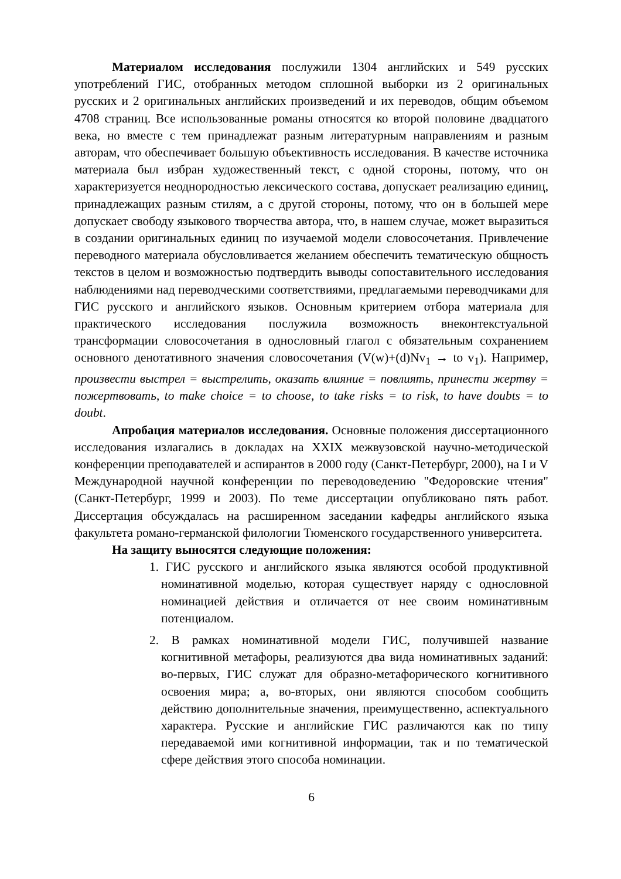Материалом исследования послужили 1304 английских и 549 русских употреблений ГИС, отобранных методом сплошной выборки из 2 оригинальных русских и 2 оригинальных английских произведений и их переводов, общим объемом 4708 страниц. Все использованные романы относятся ко второй половине двадцатого века, но вместе с тем принадлежат разным литературным направлениям и разным авторам, что обеспечивает большую объективность исследования. В качестве источника материала был избран художественный текст, с одной стороны, потому, что он характеризуется неоднородностью лексического состава, допускает реализацию единиц, принадлежащих разным стилям, а с другой стороны, потому, что он в большей мере допускает свободу языкового творчества автора, что, в нашем случае, может выразиться в создании оригинальных единиц по изучаемой модели словосочетания. Привлечение переводного материала обусловливается желанием обеспечить тематическую общность текстов в целом и возможностью подтвердить выводы сопоставительного исследования наблюдениями над переводческими соответствиями, предлагаемыми переводчиками для ГИС русского и английского языков. Основным критерием отбора материала для практического исследования послужила возможность внеконтекстуальной трансформации словосочетания в однословный глагол с обязательным сохранением основного денотативного значения словосочетания (V(w)+(d)Nv<sub>1</sub> → to v<sub>1</sub>). Например, произвести выстрел = выстрелить, оказать влияние = повлиять, принести жертву = пожертвовать, to make choice = to choose, to take risks = to risk, to have doubts = to doubt.
Апробация материалов исследования. Основные положения диссертационного исследования излагались в докладах на XXIX межвузовской научно-методической конференции преподавателей и аспирантов в 2000 году (Санкт-Петербург, 2000), на I и V Международной научной конференции по переводоведению "Федоровские чтения" (Санкт-Петербург, 1999 и 2003). По теме диссертации опубликовано пять работ. Диссертация обсуждалась на расширенном заседании кафедры английского языка факультета романо-германской филологии Тюменского государственного университета.
На защиту выносятся следующие положения:
1. ГИС русского и английского языка являются особой продуктивной номинативной моделью, которая существует наряду с однословной номинацией действия и отличается от нее своим номинативным потенциалом.
2. В рамках номинативной модели ГИС, получившей название когнитивной метафоры, реализуются два вида номинативных заданий: во-первых, ГИС служат для образно-метафорического когнитивного освоения мира; а, во-вторых, они являются способом сообщить действию дополнительные значения, преимущественно, аспектуального характера. Русские и английские ГИС различаются как по типу передаваемой ими когнитивной информации, так и по тематической сфере действия этого способа номинации.
6